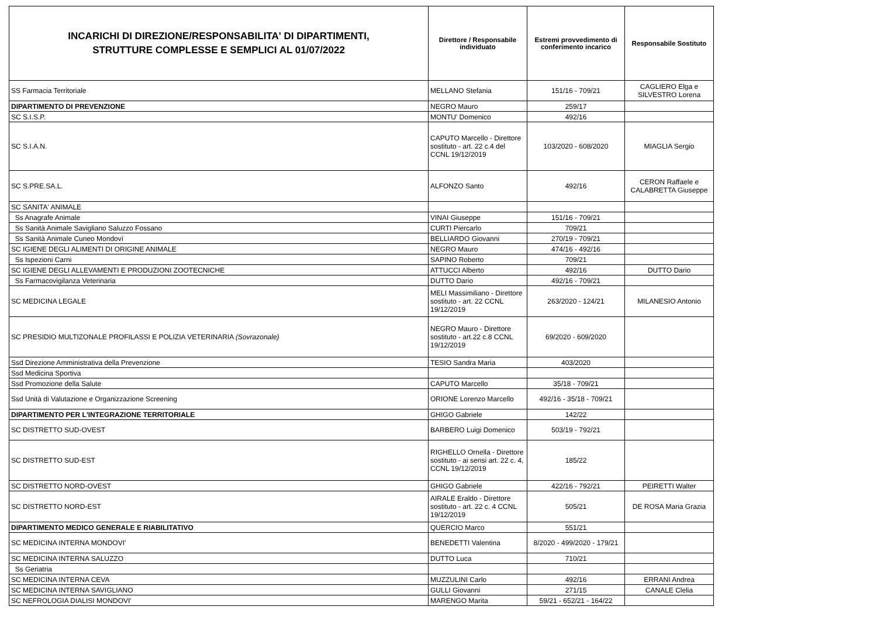| INCARICHI DI DIREZIONE/RESPONSABILITA' DI DIPARTIMENTI, STRUTTURE COMPLESSE E SEMPLICI AL 01/07/2022 | Direttore / Responsabile individuato | Estremi provvedimento di conferimento incarico | Responsabile Sostituto |
| --- | --- | --- | --- |
| SS Farmacia Territoriale | MELLANO Stefania | 151/16 - 709/21 | CAGLIERO Elga e SILVESTRO Lorena |
| DIPARTIMENTO DI PREVENZIONE | NEGRO Mauro | 259/17 | |
| SC S.I.S.P. | MONTU' Domenico | 492/16 | |
| SC S.I.A.N. | CAPUTO Marcello - Direttore sostituto - art. 22 c.4 del CCNL 19/12/2019 | 103/2020 - 608/2020 | MIAGLIA Sergio |
| SC S.PRE.SA.L. | ALFONZO Santo | 492/16 | CERON Raffaele e CALABRETTA Giuseppe |
| SC SANITA' ANIMALE | | | |
| Ss Anagrafe Animale | VINAI Giuseppe | 151/16 - 709/21 | |
| Ss Sanità Animale Savigliano Saluzzo Fossano | CURTI Piercarlo | 709/21 | |
| Ss Sanità Animale Cuneo Mondovì | BELLIARDO Giovanni | 270/19 - 709/21 | |
| SC IGIENE DEGLI ALIMENTI DI ORIGINE ANIMALE | NEGRO Mauro | 474/16 - 492/16 | |
| Ss Ispezioni Carni | SAPINO Roberto | 709/21 | |
| SC IGIENE DEGLI ALLEVAMENTI E PRODUZIONI ZOOTECNICHE | ATTUCCI Alberto | 492/16 | DUTTO Dario |
| Ss Farmacovigilanza Veterinaria | DUTTO Dario | 492/16 - 709/21 | |
| SC MEDICINA LEGALE | MELI Massimiliano - Direttore sostituto - art. 22 CCNL 19/12/2019 | 263/2020 - 124/21 | MILANESIO Antonio |
| SC PRESIDIO MULTIZONALE PROFILASSI E POLIZIA VETERINARIA (Sovrazonale) | NEGRO Mauro - Direttore sostituto - art.22 c.8 CCNL 19/12/2019 | 69/2020 - 609/2020 | |
| Ssd Direzione Amministrativa della Prevenzione | TESIO Sandra Maria | 403/2020 | |
| Ssd Medicina Sportiva | | | |
| Ssd Promozione della Salute | CAPUTO Marcello | 35/18 - 709/21 | |
| Ssd Unità di Valutazione e Organizzazione Screening | ORIONE Lorenzo Marcello | 492/16 - 35/18 - 709/21 | |
| DIPARTIMENTO PER L'INTEGRAZIONE TERRITORIALE | GHIGO Gabriele | 142/22 | |
| SC DISTRETTO SUD-OVEST | BARBERO Luigi Domenico | 503/19 - 792/21 | |
| SC DISTRETTO SUD-EST | RIGHELLO Ornella - Direttore sostituto - ai sensi art. 22 c. 4, CCNL 19/12/2019 | 185/22 | |
| SC DISTRETTO NORD-OVEST | GHIGO Gabriele | 422/16 - 792/21 | PEIRETTI Walter |
| SC DISTRETTO NORD-EST | AIRALE Eraldo - Direttore sostituto - art. 22 c. 4 CCNL 19/12/2019 | 505/21 | DE ROSA Maria Grazia |
| DIPARTIMENTO MEDICO GENERALE E RIABILITATIVO | QUERCIO Marco | 551/21 | |
| SC MEDICINA INTERNA MONDOVI' | BENEDETTI Valentina | 8/2020 - 499/2020 - 179/21 | |
| SC MEDICINA INTERNA SALUZZO | DUTTO Luca | 710/21 | |
| Ss Geriatria | | | |
| SC MEDICINA INTERNA CEVA | MUZZULINI Carlo | 492/16 | ERRANI Andrea |
| SC MEDICINA INTERNA SAVIGLIANO | GULLI Giovanni | 271/15 | CANALE Clelia |
| SC NEFROLOGIA DIALISI MONDOVI' | MARENGO Marita | 59/21 - 652/21 - 164/22 | |